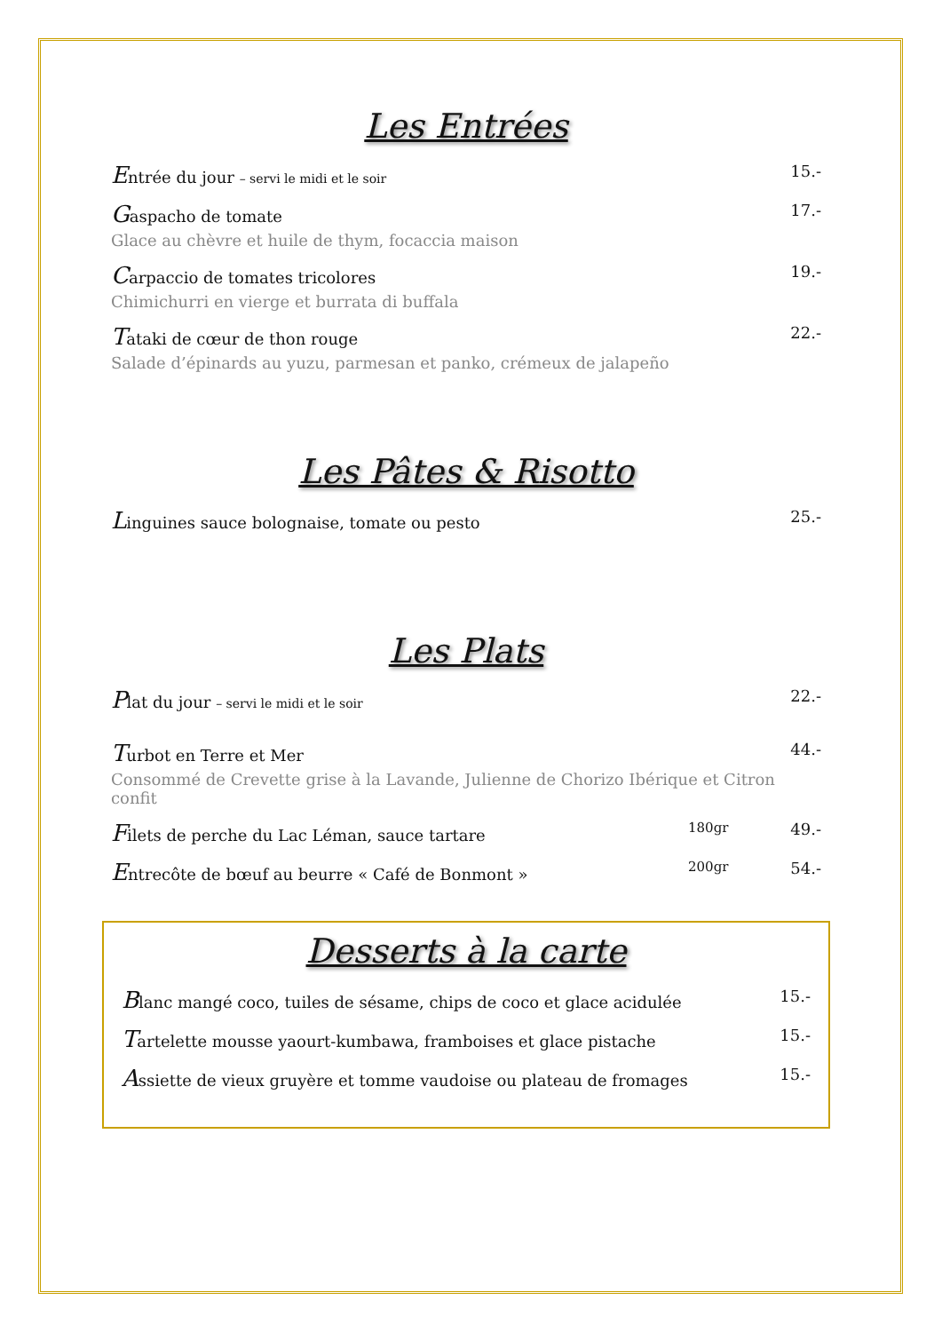Les Entrées
Entrée du jour – servi le midi et le soir 15.-
Gaspacho de tomate 17.-
Glace au chèvre et huile de thym, focaccia maison
Carpaccio de tomates tricolores 19.-
Chimichurri en vierge et burrata di buffala
Tataki de cœur de thon rouge 22.-
Salade d’épinards au yuzu, parmesan et panko, crémeux de jalapeño
Les Pâtes & Risotto
Linguines sauce bolognaise, tomate ou pesto 25.-
Les Plats
Plat du jour – servi le midi et le soir 22.-
Turbot en Terre et Mer 44.-
Consommé de Crevette grise à la Lavande, Julienne de Chorizo Ibérique et Citron confit
Filets de perche du Lac Léman, sauce tartare 180gr 49.-
Entrecôte de bœuf au beurre « Café de Bonmont » 200gr 54.-
Desserts à la carte
Blanc mangé coco, tuiles de sésame, chips de coco et glace acidulée 15.-
Tartelette mousse yaourt-kumbawa, framboises et glace pistache 15.-
Assiette de vieux gruyère et tomme vaudoise ou plateau de fromages 15.-